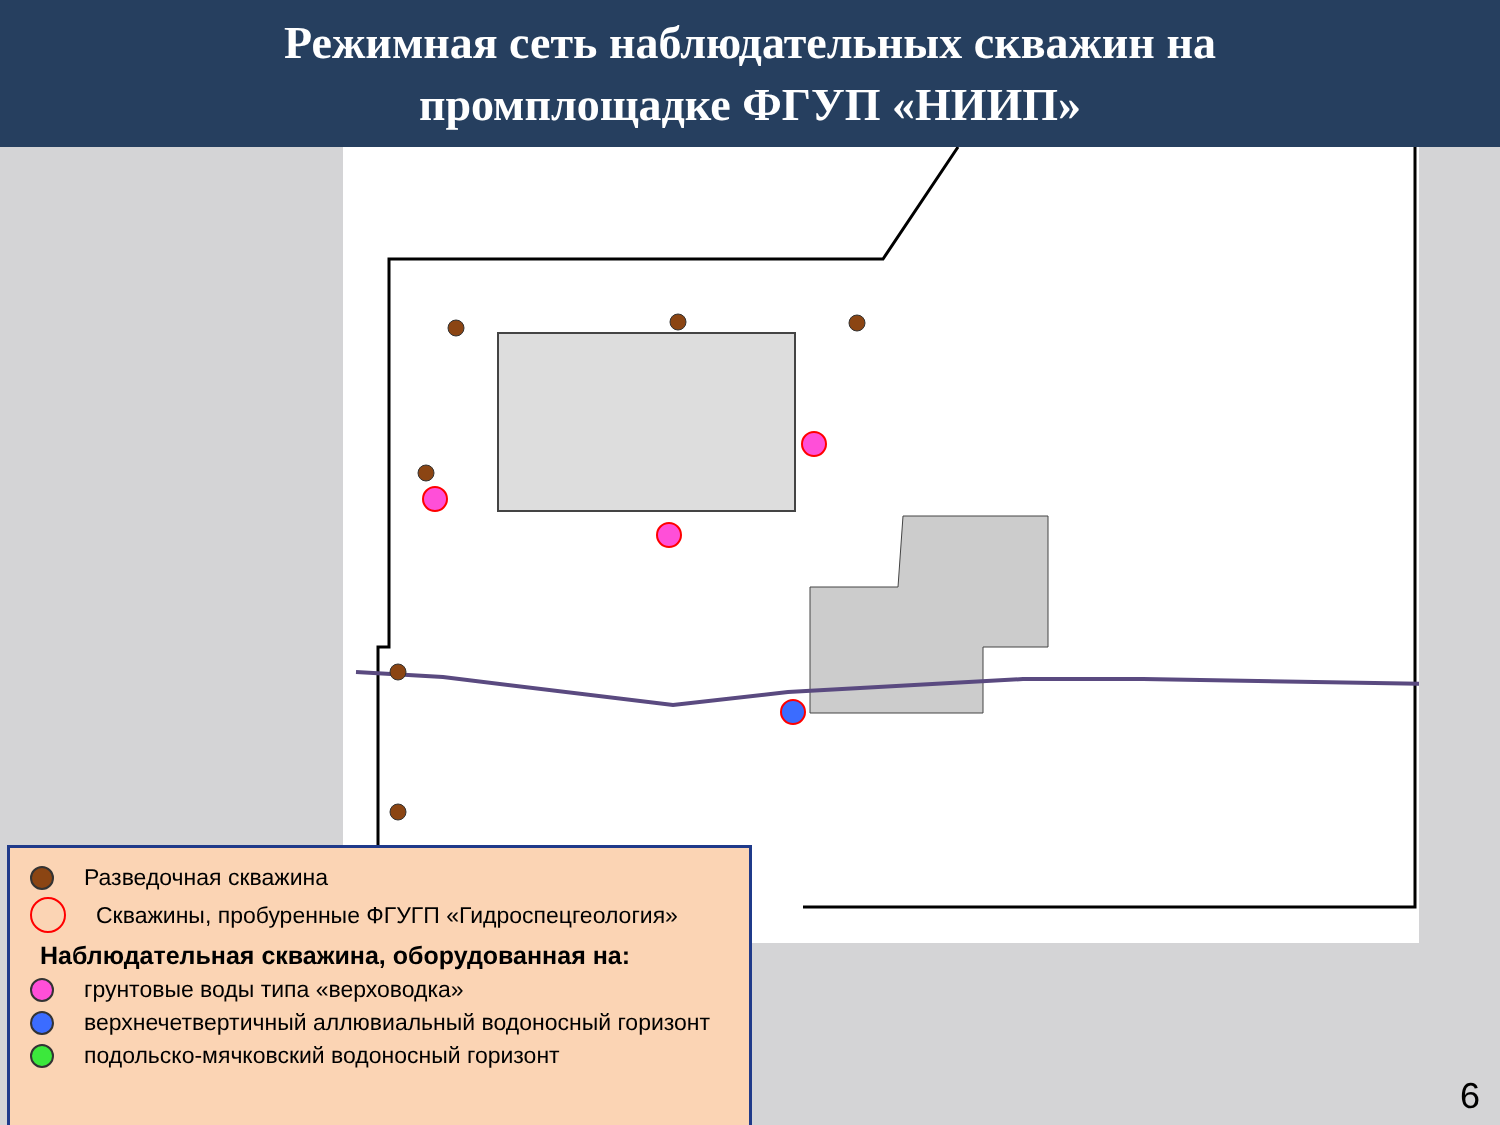Режимная сеть наблюдательных скважин на
промплощадке ФГУП «НИИП»
Разведочная скважина
Скважины, пробуренные ФГУГП «Гидроспецгеология»
Наблюдательная скважина, оборудованная на:
грунтовые воды типа «верховодка»
верхнечетвертичный аллювиальный водоносный горизонт
подольско-мячковский водоносный горизонт
6